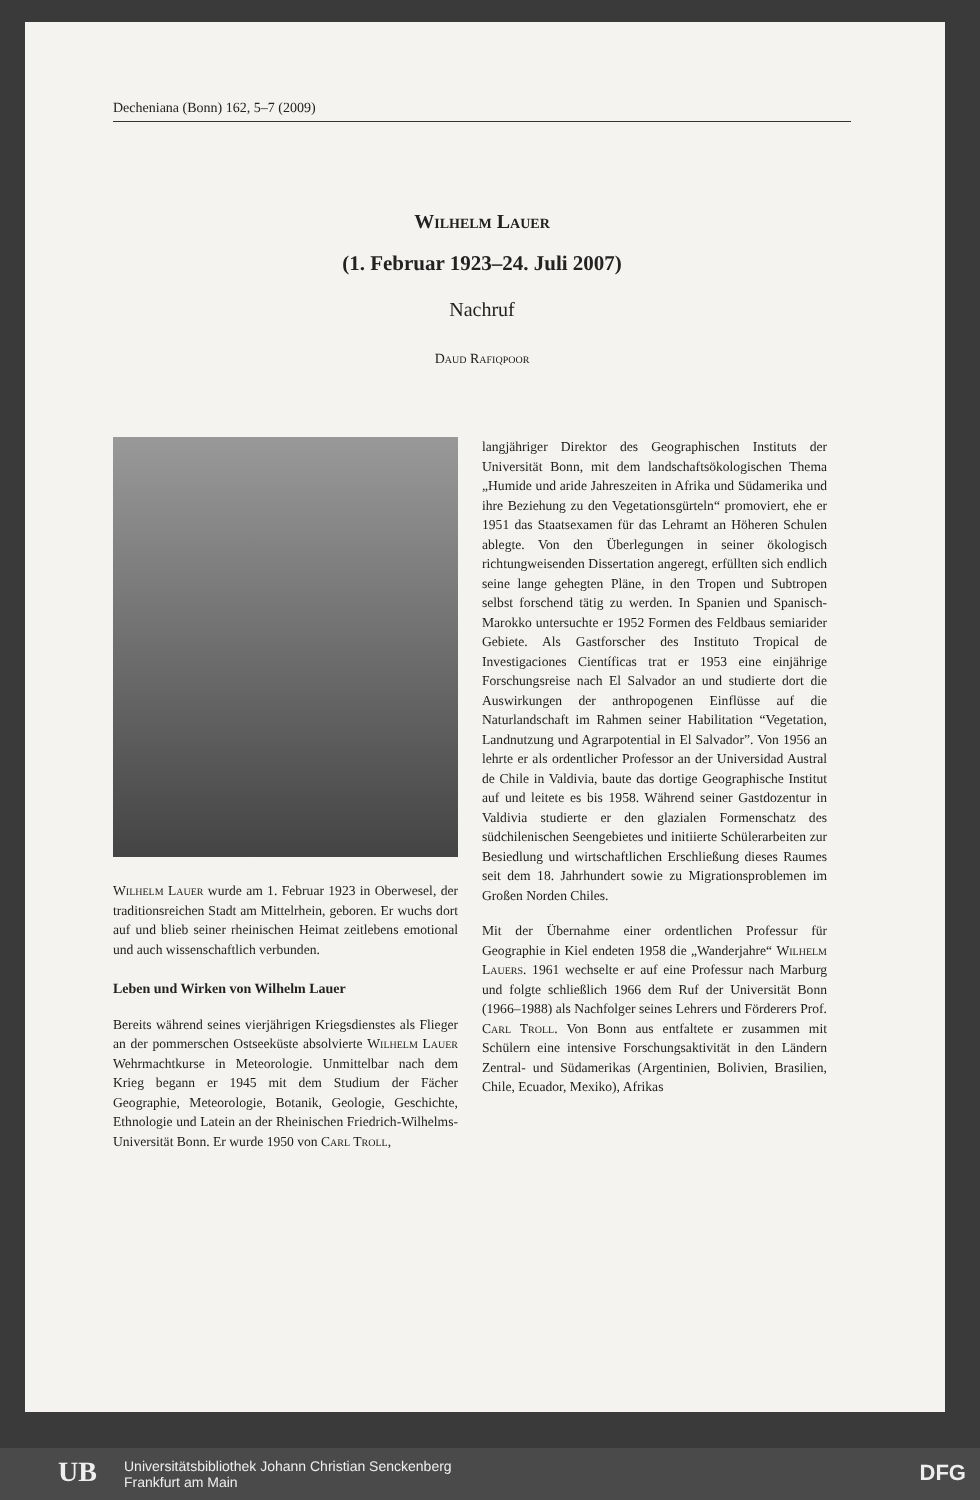Decheniana (Bonn) 162, 5–7 (2009)
Wilhelm Lauer
(1. Februar 1923–24. Juli 2007)
Nachruf
Daud Rafiqpoor
Wilhelm Lauer wurde am 1. Februar 1923 in Oberwesel, der traditionsreichen Stadt am Mittelrhein, geboren. Er wuchs dort auf und blieb seiner rheinischen Heimat zeitlebens emotional und auch wissenschaftlich verbunden.
Leben und Wirken von Wilhelm Lauer
Bereits während seines vierjährigen Kriegsdienstes als Flieger an der pommerschen Ostseeküste absolvierte Wilhelm Lauer Wehrmachtkurse in Meteorologie. Unmittelbar nach dem Krieg begann er 1945 mit dem Studium der Fächer Geographie, Meteorologie, Botanik, Geologie, Geschichte, Ethnologie und Latein an der Rheinischen Friedrich-Wilhelms-Universität Bonn. Er wurde 1950 von Carl Troll,
langjähriger Direktor des Geographischen Instituts der Universität Bonn, mit dem landschaftsökologischen Thema „Humide und aride Jahreszeiten in Afrika und Südamerika und ihre Beziehung zu den Vegetationsgürteln“ promoviert, ehe er 1951 das Staatsexamen für das Lehramt an Höheren Schulen ablegte. Von den Überlegungen in seiner ökologisch richtungweisenden Dissertation angeregt, erfüllten sich endlich seine lange gehegten Pläne, in den Tropen und Subtropen selbst forschend tätig zu werden. In Spanien und Spanisch-Marokko untersuchte er 1952 Formen des Feldbaus semiarider Gebiete. Als Gastforscher des Instituto Tropical de Investigaciones Científicas trat er 1953 eine einjährige Forschungsreise nach El Salvador an und studierte dort die Auswirkungen der anthropogenen Einflüsse auf die Naturlandschaft im Rahmen seiner Habilitation “Vegetation, Landnutzung und Agrarpotential in El Salvador”. Von 1956 an lehrte er als ordentlicher Professor an der Universidad Austral de Chile in Valdivia, baute das dortige Geographische Institut auf und leitete es bis 1958. Während seiner Gastdozentur in Valdivia studierte er den glazialen Formenschatz des südchilenischen Seengebietes und initiierte Schülerarbeiten zur Besiedlung und wirtschaftlichen Erschließung dieses Raumes seit dem 18. Jahrhundert sowie zu Migrationsproblemen im Großen Norden Chiles.
Mit der Übernahme einer ordentlichen Professur für Geographie in Kiel endeten 1958 die „Wanderjahre“ Wilhelm Lauers. 1961 wechselte er auf eine Professur nach Marburg und folgte schließlich 1966 dem Ruf der Universität Bonn (1966–1988) als Nachfolger seines Lehrers und Förderers Prof. Carl Troll. Von Bonn aus entfaltete er zusammen mit Schülern eine intensive Forschungsaktivität in den Ländern Zentral- und Südamerikas (Argentinien, Bolivien, Brasilien, Chile, Ecuador, Mexiko), Afrikas
UB
Universitätsbibliothek Johann Christian Senckenberg
Frankfurt am Main
DFG